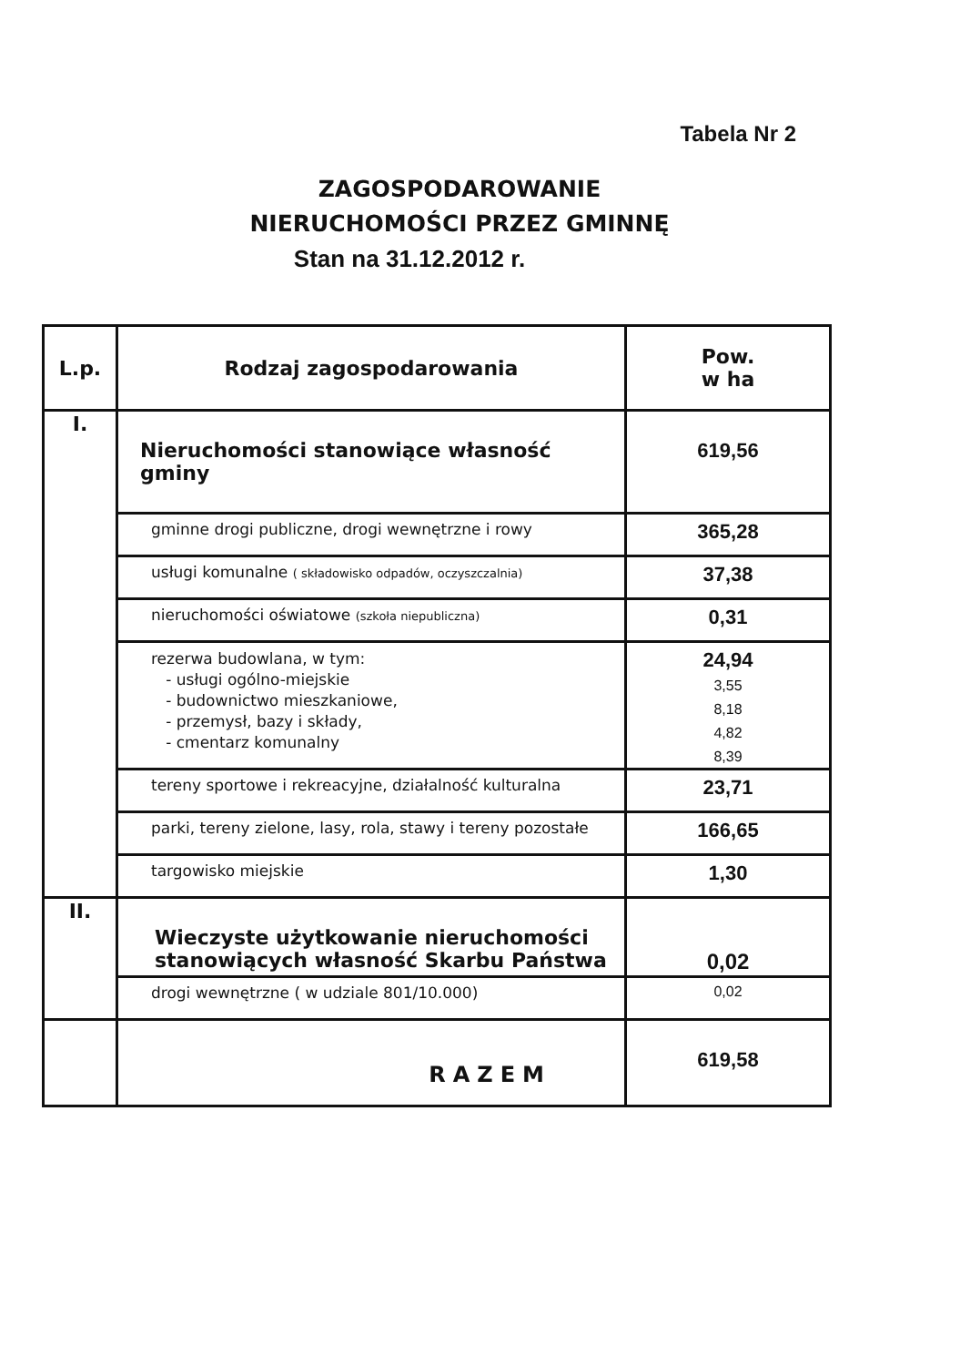Tabela Nr 2
ZAGOSPODAROWANIE
NIERUCHOMOŚCI PRZEZ GMINNĘ
Stan na 31.12.2012 r.
| L.p. | Rodzaj zagospodarowania | Pow. w ha |
| --- | --- | --- |
| I. | Nieruchomości stanowiące własność gminy | 619,56 |
| | gminne drogi publiczne, drogi wewnętrzne i rowy | 365,28 |
| | usługi komunalne ( składowisko odpadów, oczyszczalnia) | 37,38 |
| | nieruchomości oświatowe (szkoła niepubliczna) | 0,31 |
| | rezerwa budowlana, w tym: - usługi ogólno-miejskie - budownictwo mieszkaniowe, - przemysł, bazy i składy, - cmentarz komunalny | 24,94 3,55 8,18 4,82 8,39 |
| | tereny sportowe i rekreacyjne, działalność kulturalna | 23,71 |
| | parki, tereny zielone, lasy, rola, stawy i tereny pozostałe | 166,65 |
| | targowisko miejskie | 1,30 |
| II. | Wieczyste użytkowanie nieruchomości stanowiących własność Skarbu Państwa | 0,02 |
| | drogi wewnętrzne ( w udziale 801/10.000) | 0,02 |
| | RAZEM | 619,58 |